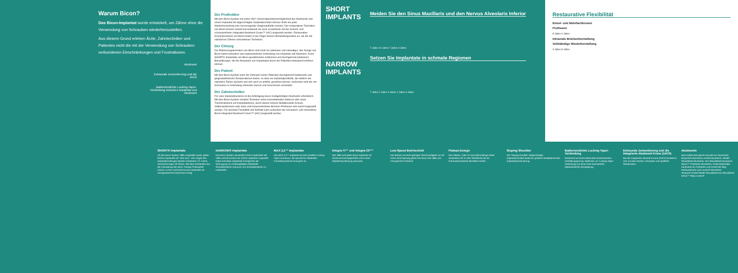Warum Bicon?
Das Bicon-Implantat wurde entwickelt, um Zähne ohne die Verwendung von Schrauben wiederherzustellen.
Aus diesem Grund erleben Ärzte, Zahntechniker und Patienten nicht die mit der Verwendung von Schrauben verbundenen Einschränkungen und Frustrationen.
Abutment
Extraorale Zementierung und die IAC®
Bakteriendichte Locking-Taper-Verbindung zwischen Implantat und Abutment
Der Prothetiker
Mit dem Bicon-System mit seiner 360°-Universalpositioniermöglichkeit des Abutments und einem Implantat mit abgeschrägter Implantatschulter können Ärzte bei jeder Wiederherstellung eine hervorragende Gingivaästhetik erzielen. Die restaurativen Techniken von Bicon können sowohl konventionell als auch revolutionär mit der zement- und schraubenfreien Integrated Abutment Crown™ (IAC) eingesetzt werden. Restaurative Kronentechniken von Bicon bieten in der Regel kürzere Behandlungszeiten an, als die mit natürlichen Zähnen verbundenen Techniken.
Der Chirurg
Die Platzierungstechniken von Bicon sind nicht nur planbarer und vielseitiger, das Design von Bicon bietet außerdem eine bakteriendichte Verbindung von Implantat und Abutment. Kurze SHORT® Implantate von Bicon gewährleisten einfachere und durchgehend planbarere Behandlungen, die die Akzeptanz von Implantaten durch die Patienten bedeutend erhöhen können.
Der Patient
Mit dem Bicon-System kann der Zahnarzt seinen Patienten durchgehend funktionelle und gingivaästhetische Restaurationen bieten, so dass sie Implantatprothetik, die wirklich wie natürliche Zähne aussieht und sich auch so anfühlt, genießen können. Außerdem wird der mit Schrauben in Verbindung stehende Geruch und Geschmack vermieden.
Der Zahntechniker
Für viele Implantatsysteme ist die Anfertigung teurer maßgefertigter Abutments erforderlich. Mit dem Bicon-System erhalten Techniker einen konventionellen Abdruck oder einen Transferabdruck auf Implantatebene, durch diesen können Metallkeramik-Kronen, Vollkeramikkronen oder feste und herausnehmbare Brücken-Prothesen sehr leicht hergestellt werden. Für absolute Flexibilität und Ästhetik kann außerdem die schrauben- und zementlose Bicon Integrated Abutment Crown™ (IAC) hergestellt werden.
SHORT
IMPLANTS
NARROW
IMPLANTS
Meiden Sie den Sinus Maxillaris und den Nervus Alveolaris Inferior
7 Jahre 12 Jahre 7 Jahre 4 Jahre
Setzen Sie Implantate in schmale Regionen
7 Jahre 2 Jahre 4 Jahre 2 Jahre 4 Jahre
Restaurative Flexibilität
Einzel- und Mehrfachkronen
Prothesen
8 Jahre 4 Jahre
Intraorale Brückenherstellung
Vollständige Wiederherstellung
3 Jahre 8 Jahre
SHORT® Implantate
Als das Bicon System 1985 vorgestellt wurde, galten 8,0mm Implantate als "sehr kurz". Die Längen der Implantate betrugen damals mindestens 12–14mm, manchmal sogar 18–20mm. Seit dem entstanden aus der Entwicklung der Bicon "Design Philosophie" 5,0mm, 5,7mm und 6,0mm kurze Implantate mit nachgewiesenem klinischem Erfolg.
NARROW® Implantate
Das Bicon System verwendet 3,5mm Implantate seit 1985 und hat kürzlich ein 3,0mm Implantat vorgestellt. Diese schmalen Implantate ermöglichen die Versorgung von nichtangelegten Oberkiefer Schneidezähnen und auch von Schneidezähnen im Unterkiefer.
MAX 2,5™ Implantate
Das MAX 2,5™ Implantat hat eine straffere Locking-Taper-Konnexion, die speziell für Oberkiefer Frontrestaurationen konzipiert ist.
Integra-Ti™ und Integra-CP™
Seit 1985 wird jedes Bicon-Implantat mit Aluminiumoxid abgestrahlt und in einer Salpetersäurelösung passiviert.
Low-Speed Bohrtechnik
Das Bohren mit einer geringen Geschwindigkeit von 50 U/min ohne Spülung gehört bei Bicon seit 1985 zum chirurgischen Protokoll.
Plateau-Design
Das Plateau- oder Fin Wurzelformdesign bietet mindestens 30 % mehr Oberfläche als ein Schraubenimplantat derselben Größe.
Sloping Shoulder
Die "sloping shoulder" (abgeschrägte Implantatschulter) bietet ein größere Flexibilität bei der Implantatpositionierung.
Bakteriendichte Locking-Taper-Verbindung
Basierend auf einem bekannten biotechnischen Herstellungsprinzip, bietet die 1,5°-Locking-Taper-Verbindung von Bicon eine nachweislich bakteriendichte Versiegelung.
Extraorale Zementierung und die Integrierte Abutment Krone (IAC®)
Bei der Integrierten Abutment Krone (IAC®) handelt es sich um eine zement- schrauben und spaltfreie Restauration.
Abutments
Bicon bietet eine ganze Auswahl von Abutments: temporäre Abutments, Einheil Abutments, Stealth Shouldered Abutments, Non-Shouldered Abutments, Brevis™ Prothesen Abutments, Fixed-Detachable Abutments für Prothesen und CAD/CAM Steg Restaurationen und Locator® Abutments.
Temporär Einheil Stealth Shouldered Non-Shouldered Brevis™ Steg Locator®